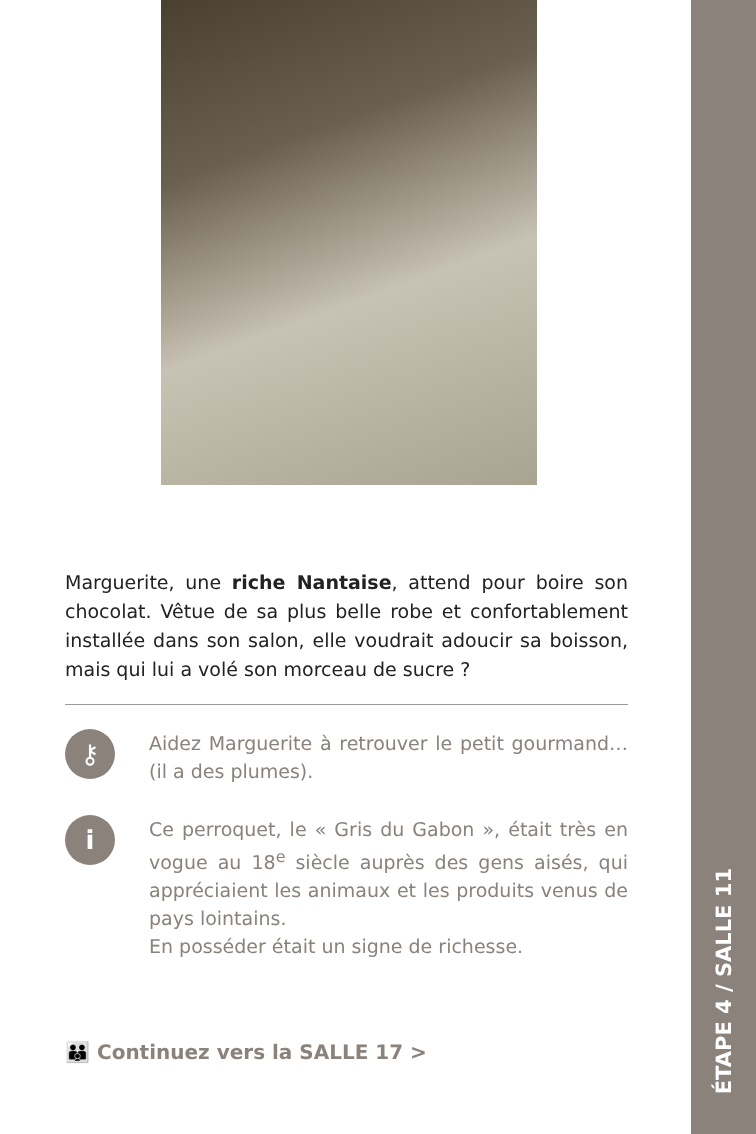ÉTAPE 4 / SALLE 11
Marguerite, une riche Nantaise, attend pour boire son chocolat. Vêtue de sa plus belle robe et confortablement installée dans son salon, elle voudrait adoucir sa boisson, mais qui lui a volé son morceau de sucre ?
⚷
Aidez Marguerite à retrouver le petit gourmand… (il a des plumes).
i
Ce perroquet, le « Gris du Gabon », était très en vogue au 18<sup>e</sup> siècle auprès des gens aisés, qui appréciaient les animaux et les produits venus de pays lointains.
En posséder était un signe de richesse.
👪 Continuez vers la SALLE 17 >